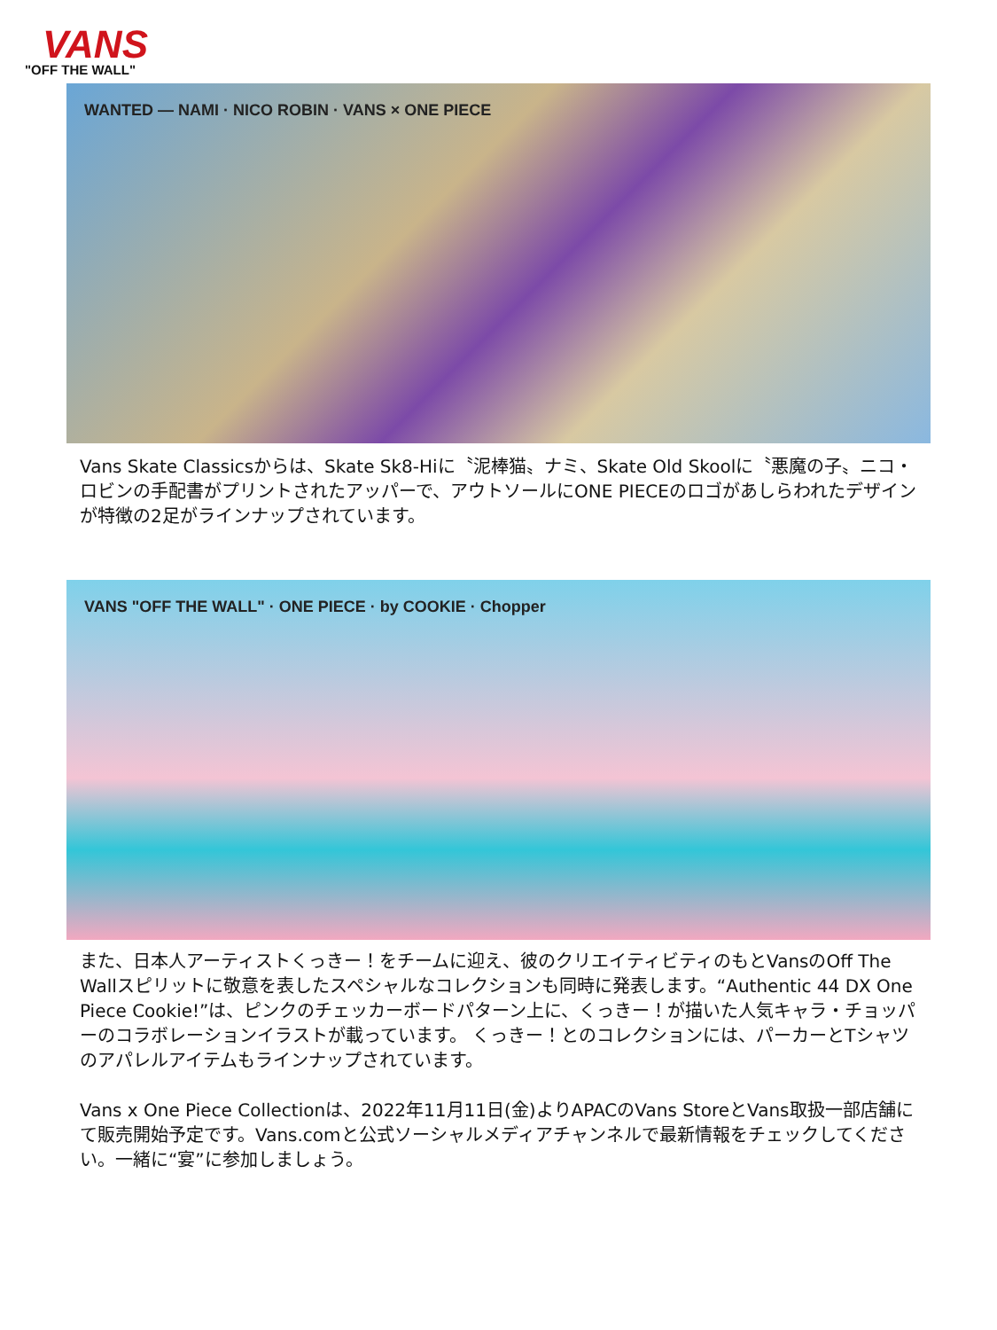VANS
"OFF THE WALL"
WANTED — NAMI · NICO ROBIN · VANS × ONE PIECE
Vans Skate Classicsからは、Skate Sk8-Hiに〝泥棒猫〟ナミ、Skate Old Skoolに〝悪魔の子〟ニコ・ロビンの手配書がプリントされたアッパーで、アウトソールにONE PIECEのロゴがあしらわれたデザインが特徴の2足がラインナップされています。
VANS "OFF THE WALL" · ONE PIECE · by COOKIE · Chopper
また、日本人アーティストくっきー！をチームに迎え、彼のクリエイティビティのもとVansのOff The Wallスピリットに敬意を表したスペシャルなコレクションも同時に発表します。“Authentic 44 DX One Piece Cookie!”は、ピンクのチェッカーボードパターン上に、くっきー！が描いた人気キャラ・チョッパーのコラボレーションイラストが載っています。 くっきー！とのコレクションには、パーカーとTシャツのアパレルアイテムもラインナップされています。
Vans x One Piece Collectionは、2022年11月11日(金)よりAPACのVans StoreとVans取扱一部店舗にて販売開始予定です。Vans.comと公式ソーシャルメディアチャンネルで最新情報をチェックしてください。一緒に“宴”に参加しましょう。